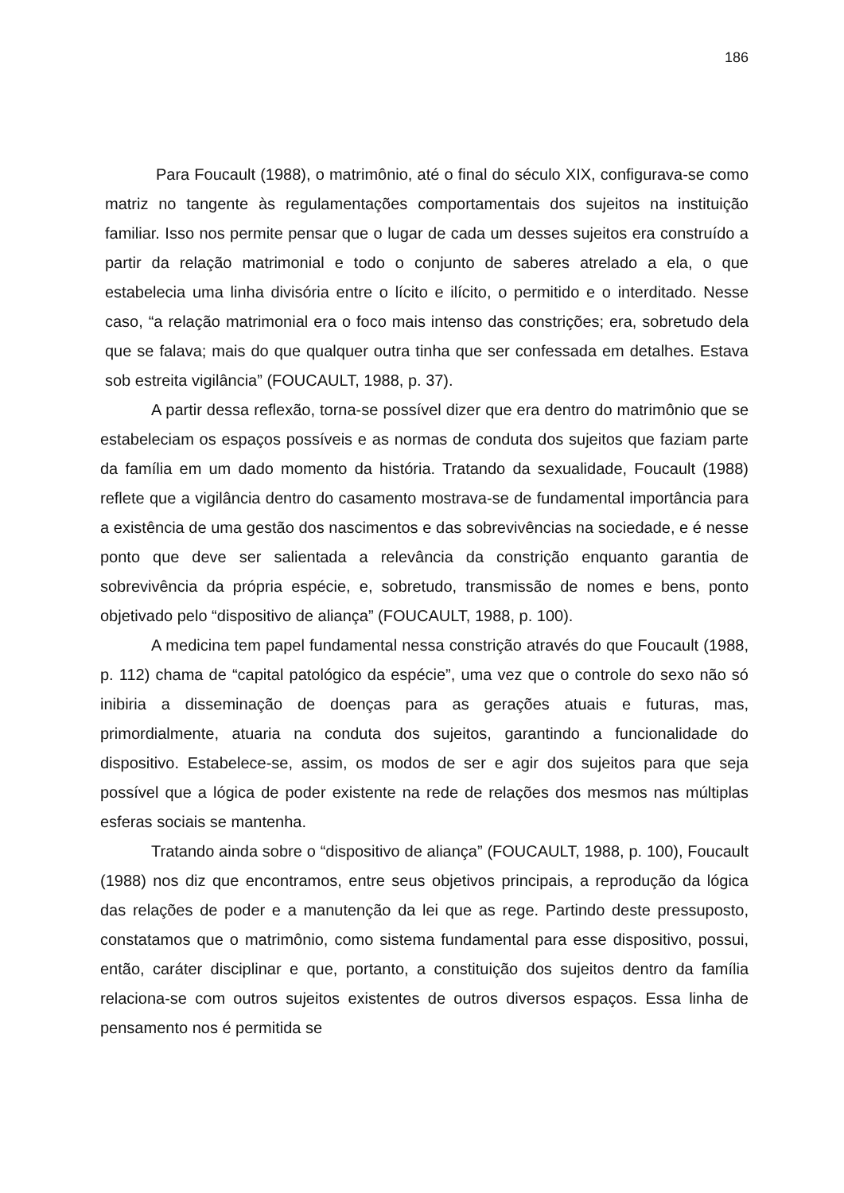186
Para Foucault (1988), o matrimônio, até o final do século XIX, configurava-se como matriz no tangente às regulamentações comportamentais dos sujeitos na instituição familiar. Isso nos permite pensar que o lugar de cada um desses sujeitos era construído a partir da relação matrimonial e todo o conjunto de saberes atrelado a ela, o que estabelecia uma linha divisória entre o lícito e ilícito, o permitido e o interditado. Nesse caso, “a relação matrimonial era o foco mais intenso das constrições; era, sobretudo dela que se falava; mais do que qualquer outra tinha que ser confessada em detalhes. Estava sob estreita vigilância” (FOUCAULT, 1988, p. 37).
A partir dessa reflexão, torna-se possível dizer que era dentro do matrimônio que se estabeleciam os espaços possíveis e as normas de conduta dos sujeitos que faziam parte da família em um dado momento da história. Tratando da sexualidade, Foucault (1988) reflete que a vigilância dentro do casamento mostrava-se de fundamental importância para a existência de uma gestão dos nascimentos e das sobrevivências na sociedade, e é nesse ponto que deve ser salientada a relevância da constrição enquanto garantia de sobrevivência da própria espécie, e, sobretudo, transmissão de nomes e bens, ponto objetivado pelo “dispositivo de aliança” (FOUCAULT, 1988, p. 100).
A medicina tem papel fundamental nessa constrição através do que Foucault (1988, p. 112) chama de “capital patológico da espécie”, uma vez que o controle do sexo não só inibiria a disseminação de doenças para as gerações atuais e futuras, mas, primordialmente, atuaria na conduta dos sujeitos, garantindo a funcionalidade do dispositivo. Estabelece-se, assim, os modos de ser e agir dos sujeitos para que seja possível que a lógica de poder existente na rede de relações dos mesmos nas múltiplas esferas sociais se mantenha.
Tratando ainda sobre o “dispositivo de aliança” (FOUCAULT, 1988, p. 100), Foucault (1988) nos diz que encontramos, entre seus objetivos principais, a reprodução da lógica das relações de poder e a manutenção da lei que as rege. Partindo deste pressuposto, constatamos que o matrimônio, como sistema fundamental para esse dispositivo, possui, então, caráter disciplinar e que, portanto, a constituição dos sujeitos dentro da família relaciona-se com outros sujeitos existentes de outros diversos espaços. Essa linha de pensamento nos é permitida se